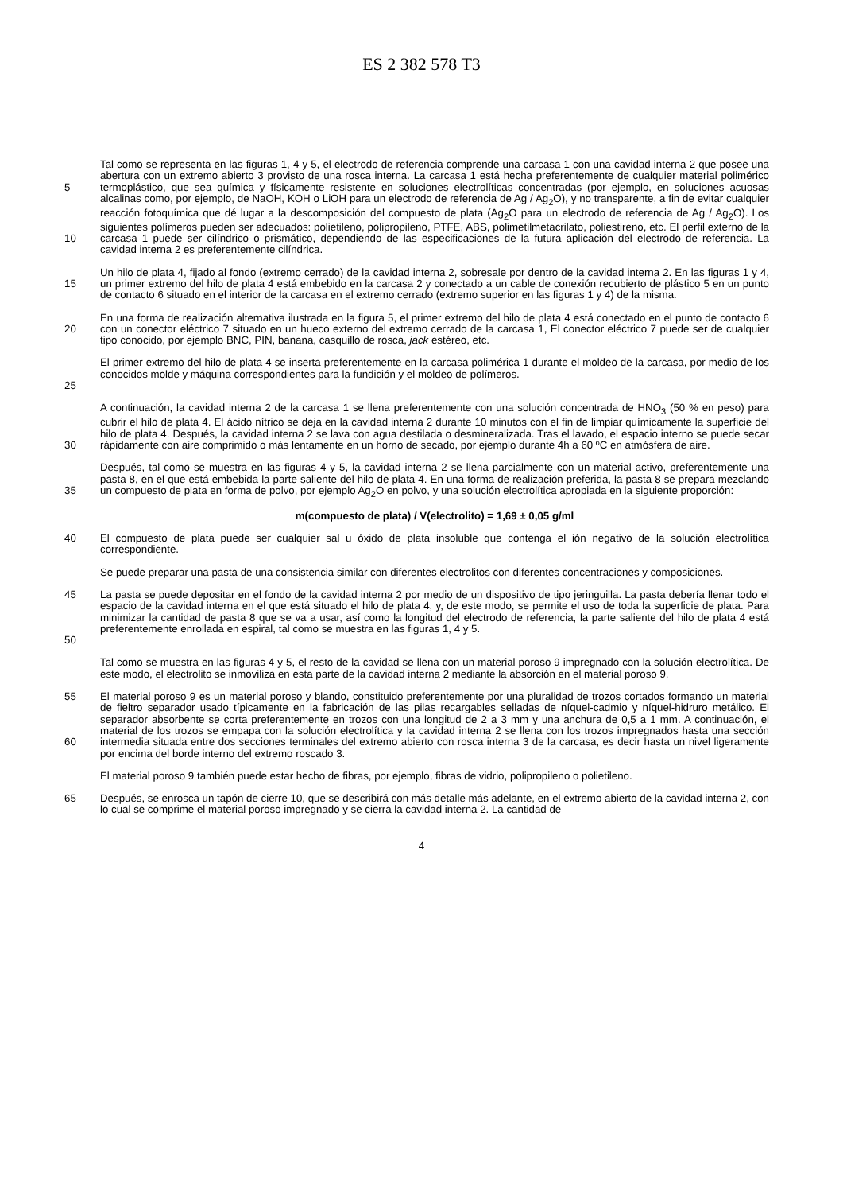ES 2 382 578 T3
Tal como se representa en las figuras 1, 4 y 5, el electrodo de referencia comprende una carcasa 1 con una cavidad interna 2 que posee una abertura con un extremo abierto 3 provisto de una rosca interna. La carcasa 1 está hecha preferentemente de cualquier material polimérico termoplástico, que sea química y físicamente resistente en 5 soluciones electrolíticas concentradas (por ejemplo, en soluciones acuosas alcalinas como, por ejemplo, de NaOH, KOH o LiOH para un electrodo de referencia de Ag / Ag<sub>2</sub>O), y no transparente, a fin de evitar cualquier reacción fotoquímica que dé lugar a la descomposición del compuesto de plata (Ag<sub>2</sub>O para un electrodo de referencia de Ag / Ag<sub>2</sub>O). Los siguientes polímeros pueden ser adecuados: polietileno, polipropileno, PTFE, ABS, polimetilmetacrilato, poliestireno, etc. El perfil externo de la carcasa 1 puede ser cilíndrico o prismático, dependiendo de las 10 especificaciones de la futura aplicación del electrodo de referencia. La cavidad interna 2 es preferentemente cilíndrica.
Un hilo de plata 4, fijado al fondo (extremo cerrado) de la cavidad interna 2, sobresale por dentro de la cavidad interna 2. En las figuras 1 y 4, un primer extremo del hilo de plata 4 está embebido en la carcasa 2 y conectado a un 15 cable de conexión recubierto de plástico 5 en un punto de contacto 6 situado en el interior de la carcasa en el extremo cerrado (extremo superior en las figuras 1 y 4) de la misma.
En una forma de realización alternativa ilustrada en la figura 5, el primer extremo del hilo de plata 4 está conectado en el punto de contacto 6 con un conector eléctrico 7 situado en un hueco externo del extremo cerrado de la carcasa 20 1, El conector eléctrico 7 puede ser de cualquier tipo conocido, por ejemplo BNC, PIN, banana, casquillo de rosca, jack estéreo, etc.
El primer extremo del hilo de plata 4 se inserta preferentemente en la carcasa polimérica 1 durante el moldeo de la carcasa, por medio de los conocidos molde y máquina correspondientes para la fundición y el moldeo de polímeros.
25
A continuación, la cavidad interna 2 de la carcasa 1 se llena preferentemente con una solución concentrada de HNO<sub>3</sub> (50 % en peso) para cubrir el hilo de plata 4. El ácido nítrico se deja en la cavidad interna 2 durante 10 minutos con el fin de limpiar químicamente la superficie del hilo de plata 4. Después, la cavidad interna 2 se lava con agua destilada o desmineralizada. Tras el lavado, el espacio interno se puede secar rápidamente con aire comprimido o 30 más lentamente en un horno de secado, por ejemplo durante 4h a 60 ºC en atmósfera de aire.
Después, tal como se muestra en las figuras 4 y 5, la cavidad interna 2 se llena parcialmente con un material activo, preferentemente una pasta 8, en el que está embebida la parte saliente del hilo de plata 4. En una forma de realización preferida, la pasta 8 se prepara mezclando un compuesto de plata en forma de polvo, por ejemplo Ag<sub>2</sub>O en polvo, y una 35 solución electrolítica apropiada en la siguiente proporción:
m(compuesto de plata) / V(electrolito) = 1,69 ± 0,05 g/ml
El compuesto de plata puede ser cualquier sal u óxido de plata insoluble que contenga el ión negativo de la solución 40 electrolítica correspondiente.
Se puede preparar una pasta de una consistencia similar con diferentes electrolitos con diferentes concentraciones y composiciones.
45 La pasta se puede depositar en el fondo de la cavidad interna 2 por medio de un dispositivo de tipo jeringuilla. La pasta debería llenar todo el espacio de la cavidad interna en el que está situado el hilo de plata 4, y, de este modo, se permite el uso de toda la superficie de plata. Para minimizar la cantidad de pasta 8 que se va a usar, así como la longitud del electrodo de referencia, la parte saliente del hilo de plata 4 está preferentemente enrollada en espiral, tal como se muestra en las figuras 1, 4 y 5.
50
Tal como se muestra en las figuras 4 y 5, el resto de la cavidad se llena con un material poroso 9 impregnado con la solución electrolítica. De este modo, el electrolito se inmoviliza en esta parte de la cavidad interna 2 mediante la absorción en el material poroso 9.
55 El material poroso 9 es un material poroso y blando, constituido preferentemente por una pluralidad de trozos cortados formando un material de fieltro separador usado típicamente en la fabricación de las pilas recargables selladas de níquel-cadmio y níquel-hidruro metálico. El separador absorbente se corta preferentemente en trozos con una longitud de 2 a 3 mm y una anchura de 0,5 a 1 mm. A continuación, el material de los trozos se empapa con la solución electrolítica y la cavidad interna 2 se llena con los trozos impregnados hasta una sección intermedia situada entre dos secciones 60 terminales del extremo abierto con rosca interna 3 de la carcasa, es decir hasta un nivel ligeramente por encima del borde interno del extremo roscado 3.
El material poroso 9 también puede estar hecho de fibras, por ejemplo, fibras de vidrio, polipropileno o polietileno.
65 Después, se enrosca un tapón de cierre 10, que se describirá con más detalle más adelante, en el extremo abierto de la cavidad interna 2, con lo cual se comprime el material poroso impregnado y se cierra la cavidad interna 2. La cantidad de
4